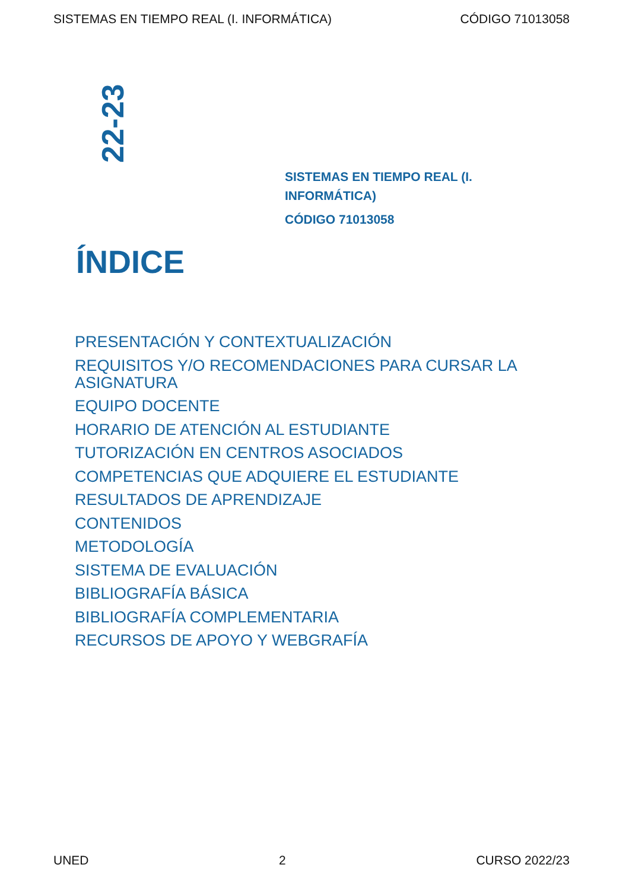SISTEMAS EN TIEMPO REAL (I. INFORMÁTICA) CÓDIGO 71013058
22-23
SISTEMAS EN TIEMPO REAL (I. INFORMÁTICA)
CÓDIGO 71013058
ÍNDICE
PRESENTACIÓN Y CONTEXTUALIZACIÓN
REQUISITOS Y/O RECOMENDACIONES PARA CURSAR LA ASIGNATURA
EQUIPO DOCENTE
HORARIO DE ATENCIÓN AL ESTUDIANTE
TUTORIZACIÓN EN CENTROS ASOCIADOS
COMPETENCIAS QUE ADQUIERE EL ESTUDIANTE
RESULTADOS DE APRENDIZAJE
CONTENIDOS
METODOLOGÍA
SISTEMA DE EVALUACIÓN
BIBLIOGRAFÍA BÁSICA
BIBLIOGRAFÍA COMPLEMENTARIA
RECURSOS DE APOYO Y WEBGRAFÍA
UNED 2 CURSO 2022/23